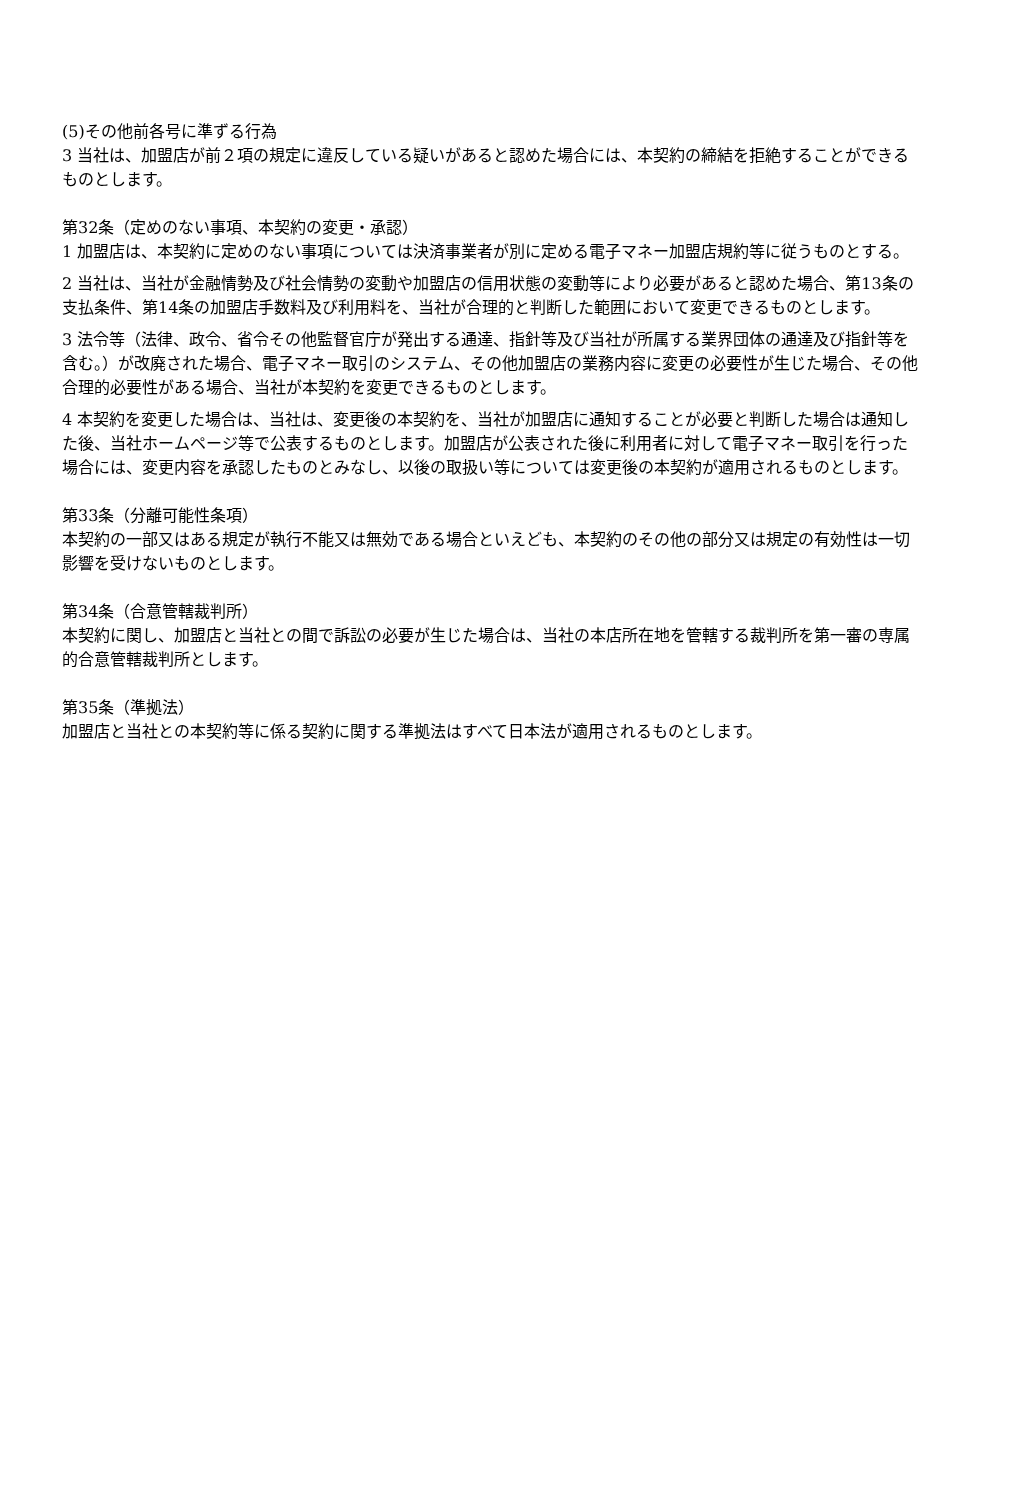(5)その他前各号に準ずる行為
3 当社は、加盟店が前２項の規定に違反している疑いがあると認めた場合には、本契約の締結を拒絶することができるものとします。
第32条（定めのない事項、本契約の変更・承認）
1 加盟店は、本契約に定めのない事項については決済事業者が別に定める電子マネー加盟店規約等に従うものとする。
2 当社は、当社が金融情勢及び社会情勢の変動や加盟店の信用状態の変動等により必要があると認めた場合、第13条の支払条件、第14条の加盟店手数料及び利用料を、当社が合理的と判断した範囲において変更できるものとします。
3 法令等（法律、政令、省令その他監督官庁が発出する通達、指針等及び当社が所属する業界団体の通達及び指針等を含む。）が改廃された場合、電子マネー取引のシステム、その他加盟店の業務内容に変更の必要性が生じた場合、その他合理的必要性がある場合、当社が本契約を変更できるものとします。
4 本契約を変更した場合は、当社は、変更後の本契約を、当社が加盟店に通知することが必要と判断した場合は通知した後、当社ホームページ等で公表するものとします。加盟店が公表された後に利用者に対して電子マネー取引を行った場合には、変更内容を承認したものとみなし、以後の取扱い等については変更後の本契約が適用されるものとします。
第33条（分離可能性条項）
本契約の一部又はある規定が執行不能又は無効である場合といえども、本契約のその他の部分又は規定の有効性は一切影響を受けないものとします。
第34条（合意管轄裁判所）
本契約に関し、加盟店と当社との間で訴訟の必要が生じた場合は、当社の本店所在地を管轄する裁判所を第一審の専属的合意管轄裁判所とします。
第35条（準拠法）
加盟店と当社との本契約等に係る契約に関する準拠法はすべて日本法が適用されるものとします。